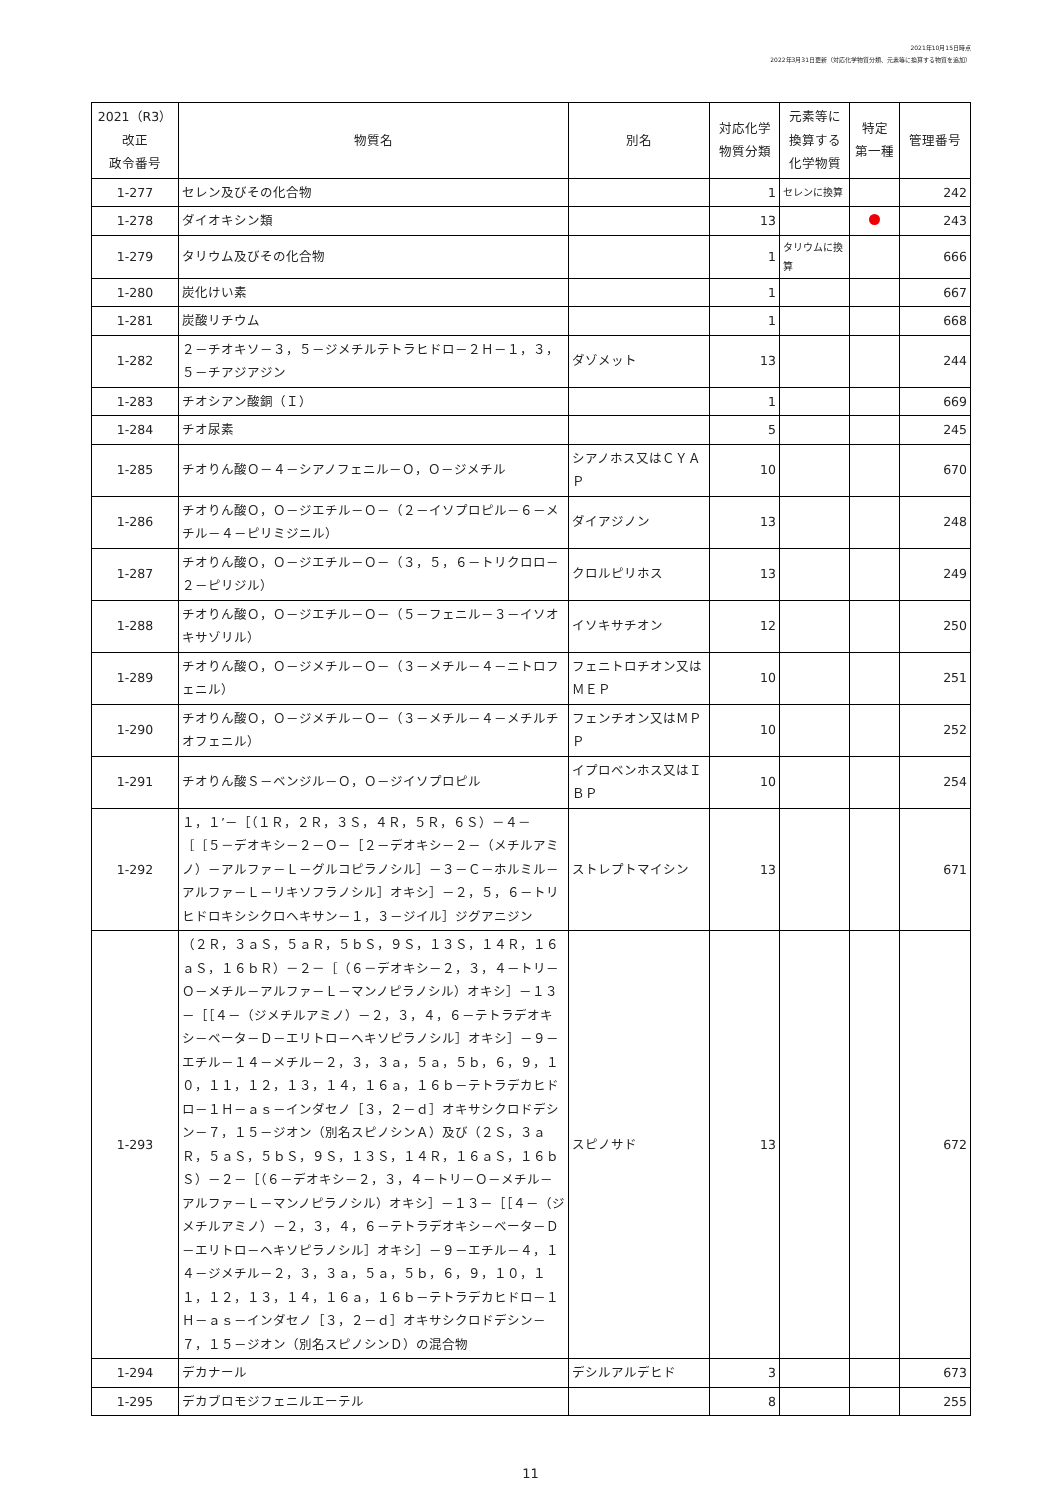2021年10月15日時点
2022年3月31日更新（対応化学物質分類、元素等に換算する物質を追加）
| 2021（R3） 改正 政令番号 | 物質名 | 別名 | 対応化学 物質分類 | 元素等に 換算する 化学物質 | 特定 第一種 | 管理番号 |
| --- | --- | --- | --- | --- | --- | --- |
| 1-277 | セレン及びその化合物 | | 1 | セレンに換算 | | 242 |
| 1-278 | ダイオキシン類 | | 13 | | | 243 |
| 1-279 | タリウム及びその化合物 | | 1 | タリウムに換算 | | 666 |
| 1-280 | 炭化けい素 | | 1 | | | 667 |
| 1-281 | 炭酸リチウム | | 1 | | | 668 |
| 1-282 | ２－チオキソ－３，５－ジメチルテトラヒドロ－２Ｈ－１，３，５－チアジアジン | ダゾメット | 13 | | | 244 |
| 1-283 | チオシアン酸銅（Ｉ） | | 1 | | | 669 |
| 1-284 | チオ尿素 | | 5 | | | 245 |
| 1-285 | チオりん酸Ｏ－４－シアノフェニル－Ｏ，Ｏ－ジメチル | シアノホス又はＣＹＡＰ | 10 | | | 670 |
| 1-286 | チオりん酸Ｏ，Ｏ－ジエチル－Ｏ－（２－イソプロピル－６－メチル－４－ピリミジニル） | ダイアジノン | 13 | | | 248 |
| 1-287 | チオりん酸Ｏ，Ｏ－ジエチル－Ｏ－（３，５，６－トリクロロ－２－ピリジル） | クロルピリホス | 13 | | | 249 |
| 1-288 | チオりん酸Ｏ，Ｏ－ジエチル－Ｏ－（５－フェニル－３－イソオキサゾリル） | イソキサチオン | 12 | | | 250 |
| 1-289 | チオりん酸Ｏ，Ｏ－ジメチル－Ｏ－（３－メチル－４－ニトロフェニル） | フェニトロチオン又はＭＥＰ | 10 | | | 251 |
| 1-290 | チオりん酸Ｏ，Ｏ－ジメチル－Ｏ－（３－メチル－４－メチルチオフェニル） | フェンチオン又はＭＰＰ | 10 | | | 252 |
| 1-291 | チオりん酸Ｓ－ベンジル－Ｏ，Ｏ－ジイソプロピル | イプロベンホス又はＩＢＰ | 10 | | | 254 |
| 1-292 | １，１’－［（１Ｒ，２Ｒ，３Ｓ，４Ｒ，５Ｒ，６Ｓ）－４－［［５－デオキシ－２－Ｏ－［２－デオキシ－２－（メチルアミノ）－アルファ－Ｌ－グルコピラノシル］－３－Ｃ－ホルミル－アルファ－Ｌ－リキソフラノシル］オキシ］－２，５，６－トリヒドロキシシクロヘキサン－１，３－ジイル］ジグアニジン | ストレプトマイシン | 13 | | | 671 |
| 1-293 | （２Ｒ，３ａＳ，５ａＲ，５ｂＳ，９Ｓ，１３Ｓ，１４Ｒ，１６ａＳ，１６ｂＲ）－２－［（６－デオキシ－２，３，４－トリ－Ｏ－メチル－アルファ－Ｌ－マンノピラノシル）オキシ］－１３－［［４－（ジメチルアミノ）－２，３，４，６－テトラデオキシ－ベータ－Ｄ－エリトロ－ヘキソピラノシル］オキシ］－９－エチル－１４－メチル－２，３，３ａ，５ａ，５ｂ，６，９，１０，１１，１２，１３，１４，１６ａ，１６ｂ－テトラデカヒドロ－１Ｈ－ａｓ－インダセノ［３，２－ｄ］オキサシクロドデシン－７，１５－ジオン（別名スピノシンＡ）及び（２Ｓ，３ａＲ，５ａＳ，５ｂＳ，９Ｓ，１３Ｓ，１４Ｒ，１６ａＳ，１６ｂＳ）－２－［（６－デオキシ－２，３，４－トリ－Ｏ－メチル－アルファ－Ｌ－マンノピラノシル）オキシ］－１３－［［４－（ジメチルアミノ）－２，３，４，６－テトラデオキシ－ベータ－Ｄ－エリトロ－ヘキソピラノシル］オキシ］－９－エチル－４，１４－ジメチル－２，３，３ａ，５ａ，５ｂ，６，９，１０，１１，１２，１３，１４，１６ａ，１６ｂ－テトラデカヒドロ－１Ｈ－ａｓ－インダセノ［３，２－ｄ］オキサシクロドデシン－７，１５－ジオン（別名スピノシンＤ）の混合物 | スピノサド | 13 | | | 672 |
| 1-294 | デカナール | デシルアルデヒド | 3 | | | 673 |
| 1-295 | デカブロモジフェニルエーテル | | 8 | | | 255 |
11